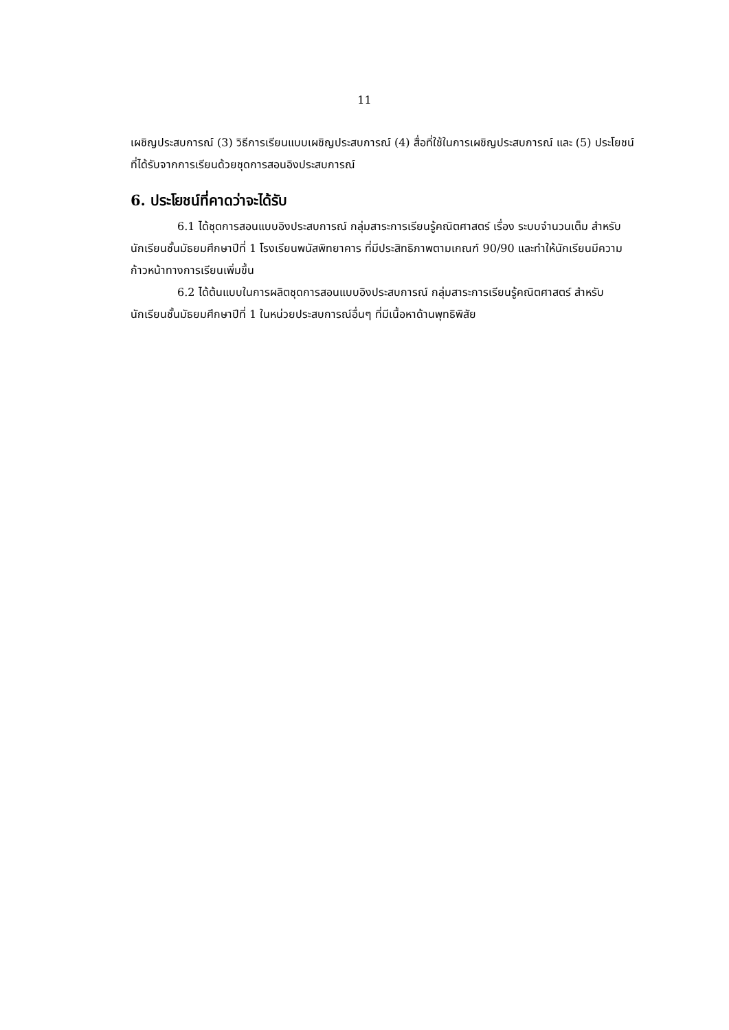11
เผชิญประสบการณ์ (3) วิธีการเรียนแบบเผชิญประสบการณ์ (4) สื่อที่ใช้ในการเผชิญประสบการณ์ และ (5) ประโยชน์ที่ได้รับจากการเรียนด้วยชุดการสอนอิงประสบการณ์
6. ประโยชน์ที่คาดว่าจะได้รับ
6.1 ได้ชุดการสอนแบบอิงประสบการณ์ กลุ่มสาระการเรียนรู้คณิตศาสตร์ เรื่อง ระบบจำนวนเต็ม สำหรับนักเรียนชั้นมัธยมศึกษาปีที่ 1 โรงเรียนพนัสพิทยาคาร ที่มีประสิทธิภาพตามเกณฑ์ 90/90 และทำให้นักเรียนมีความก้าวหน้าทางการเรียนเพิ่มขึ้น
6.2 ได้ต้นแบบในการผลิตชุดการสอนแบบอิงประสบการณ์ กลุ่มสาระการเรียนรู้คณิตศาสตร์ สำหรับนักเรียนชั้นมัธยมศึกษาปีที่ 1 ในหน่วยประสบการณ์อื่นๆ ที่มีเนื้อหาด้านพุทธิพิสัย